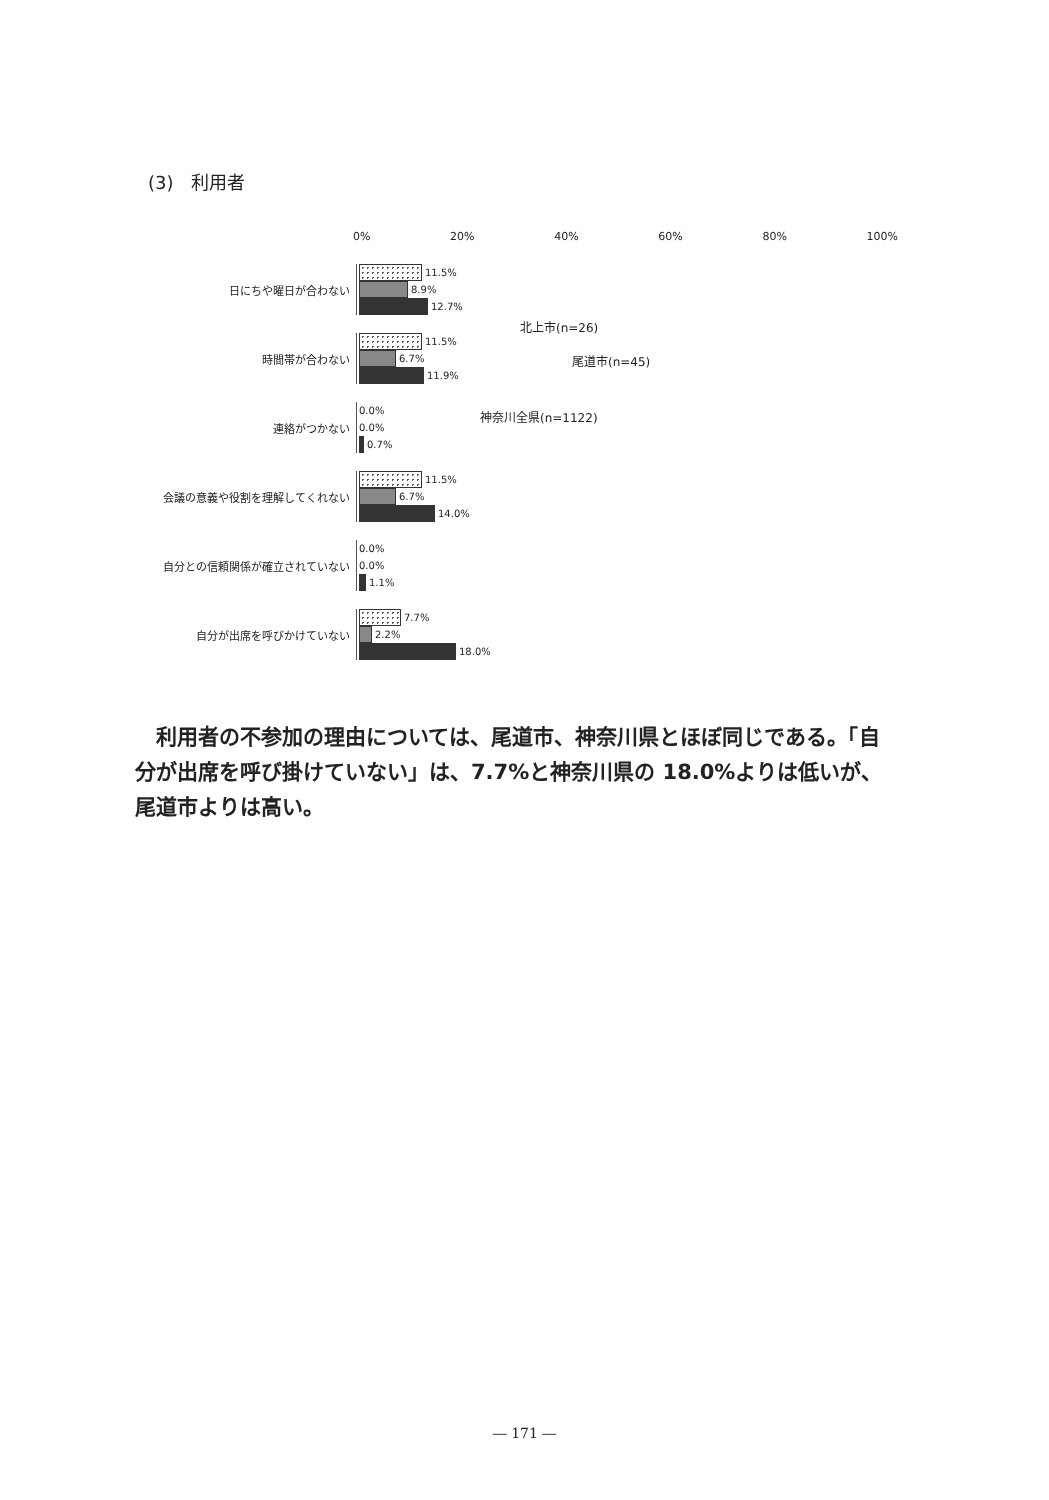(3)　利用者
0% 20% 40% 60% 80% 100%
日にちや曜日が合わない
11.5%
8.9%
12.7%
時間帯が合わない
11.5%
6.7%
11.9%
連絡がつかない
0.0%
0.0%
0.7%
会議の意義や役割を理解してくれない
11.5%
6.7%
14.0%
自分との信頼関係が確立されていない
0.0%
0.0%
1.1%
自分が出席を呼びかけていない
7.7%
2.2%
18.0%
北上市(n=26)
尾道市(n=45)
神奈川全県(n=1122)
　利用者の不参加の理由については、尾道市、神奈川県とほぼ同じである。「自分が出席を呼び掛けていない」は、7.7%と神奈川県の 18.0%よりは低いが、尾道市よりは高い。
― 171 ―